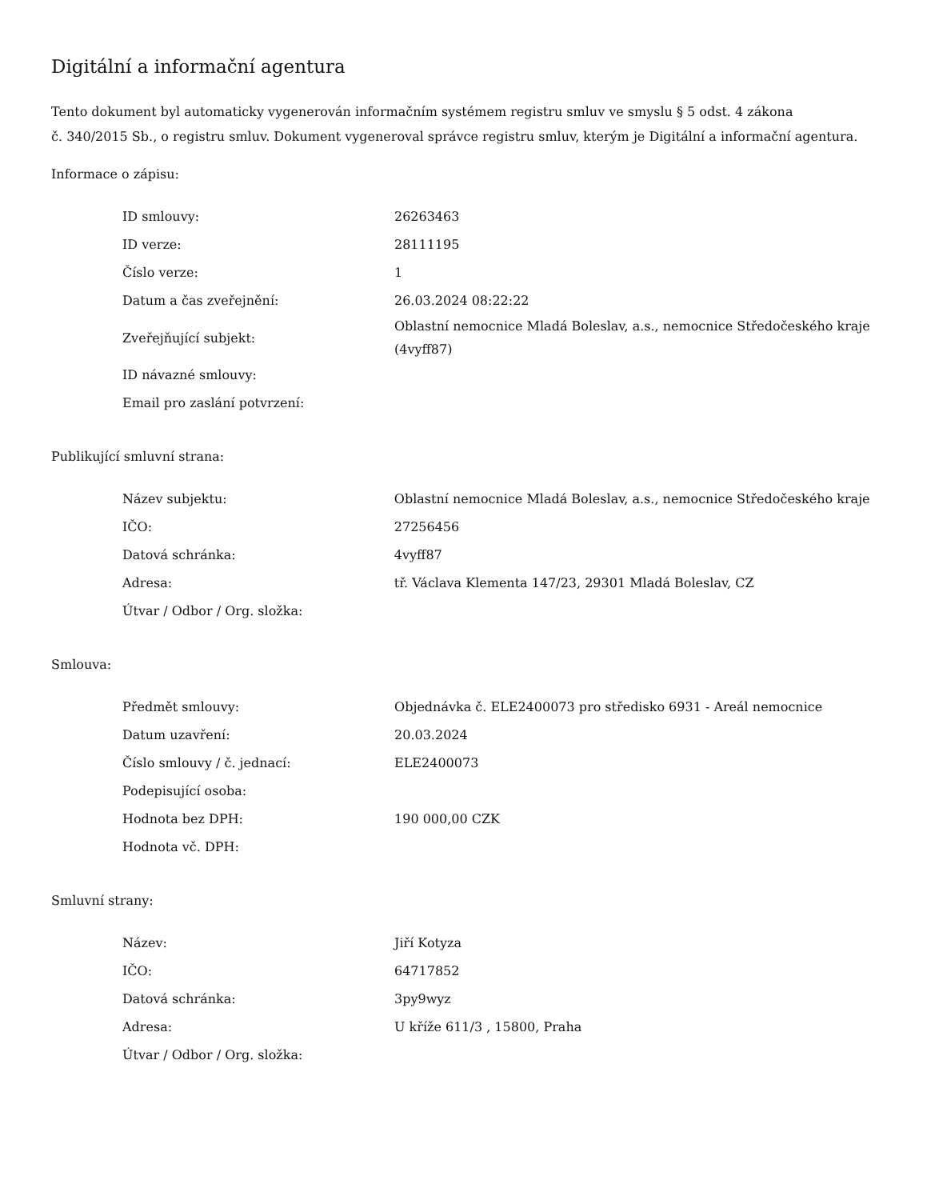Digitální a informační agentura
Tento dokument byl automaticky vygenerován informačním systémem registru smluv ve smyslu § 5 odst. 4 zákona
č. 340/2015 Sb., o registru smluv. Dokument vygeneroval správce registru smluv, kterým je Digitální a informační agentura.
Informace o zápisu:
| ID smlouvy: | 26263463 |
| ID verze: | 28111195 |
| Číslo verze: | 1 |
| Datum a čas zveřejnění: | 26.03.2024 08:22:22 |
| Zveřejňující subjekt: | Oblastní nemocnice Mladá Boleslav, a.s., nemocnice Středočeského kraje (4vyff87) |
| ID návazné smlouvy: | |
| Email pro zaslání potvrzení: | |
Publikující smluvní strana:
| Název subjektu: | Oblastní nemocnice Mladá Boleslav, a.s., nemocnice Středočeského kraje |
| IČO: | 27256456 |
| Datová schránka: | 4vyff87 |
| Adresa: | tř. Václava Klementa 147/23, 29301 Mladá Boleslav, CZ |
| Útvar / Odbor / Org. složka: | |
Smlouva:
| Předmět smlouvy: | Objednávka č. ELE2400073 pro středisko 6931 - Areál nemocnice |
| Datum uzavření: | 20.03.2024 |
| Číslo smlouvy / č. jednací: | ELE2400073 |
| Podepisující osoba: | |
| Hodnota bez DPH: | 190 000,00 CZK |
| Hodnota vč. DPH: | |
Smluvní strany:
| Název: | Jiří Kotyza |
| IČO: | 64717852 |
| Datová schránka: | 3py9wyz |
| Adresa: | U kříže 611/3 , 15800, Praha |
| Útvar / Odbor / Org. složka: | |